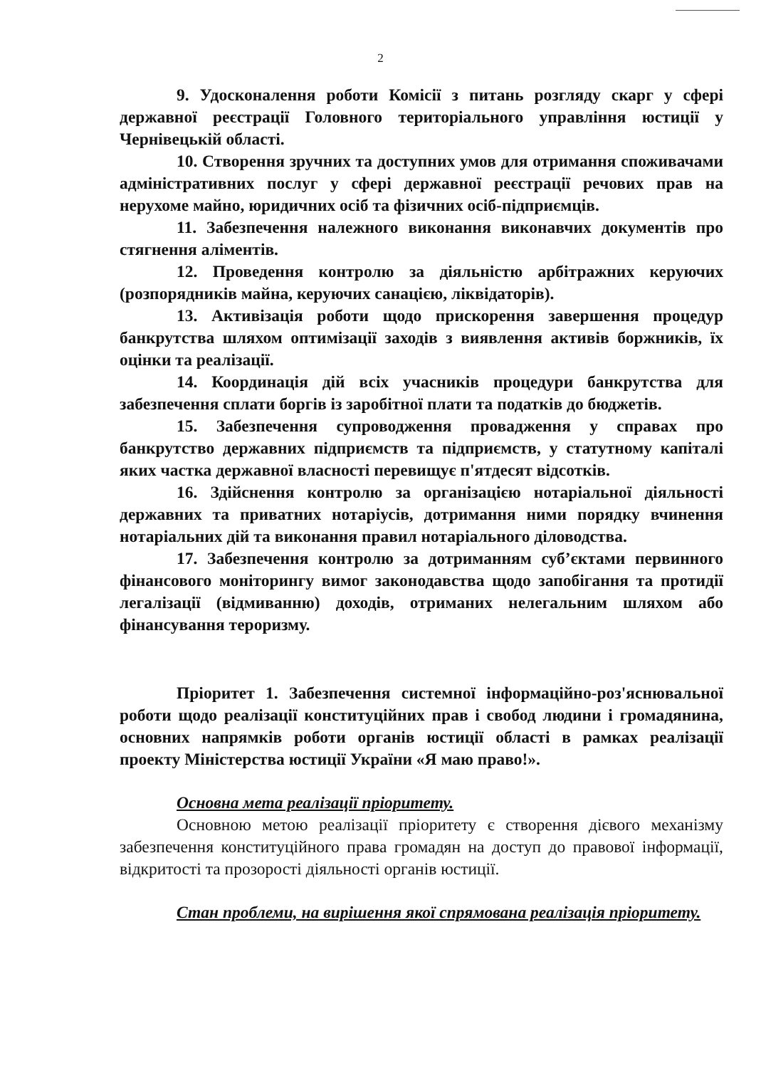2
9. Удосконалення роботи Комісії з питань розгляду скарг у сфері державної реєстрації Головного територіального управління юстиції у Чернівецькій області.
10. Створення зручних та доступних умов для отримання споживачами адміністративних послуг у сфері державної реєстрації речових прав на нерухоме майно, юридичних осіб та фізичних осіб-підприємців.
11. Забезпечення належного виконання виконавчих документів про стягнення аліментів.
12. Проведення контролю за діяльністю арбітражних керуючих (розпорядників майна, керуючих санацією, ліквідаторів).
13. Активізація роботи щодо прискорення завершення процедур банкрутства шляхом оптимізації заходів з виявлення активів боржників, їх оцінки та реалізації.
14. Координація дій всіх учасників процедури банкрутства для забезпечення сплати боргів із заробітної плати та податків до бюджетів.
15. Забезпечення супроводження провадження у справах про банкрутство державних підприємств та підприємств, у статутному капіталі яких частка державної власності перевищує п'ятдесят відсотків.
16. Здійснення контролю за організацією нотаріальної діяльності державних та приватних нотаріусів, дотримання ними порядку вчинення нотаріальних дій та виконання правил нотаріального діловодства.
17. Забезпечення контролю за дотриманням суб’єктами первинного фінансового моніторингу вимог законодавства щодо запобігання та протидії легалізації (відмиванню) доходів, отриманих нелегальним шляхом або фінансування тероризму.
Пріоритет 1. Забезпечення системної інформаційно-роз'яснювальної роботи щодо реалізації конституційних прав і свобод людини і громадянина, основних напрямків роботи органів юстиції області в рамках реалізації проекту Міністерства юстиції України «Я маю право!».
Основна мета реалізації пріоритету.
Основною метою реалізації пріоритету є створення дієвого механізму забезпечення конституційного права громадян на доступ до правової інформації, відкритості та прозорості діяльності органів юстиції.
Стан проблеми, на вирішення якої спрямована реалізація пріоритету.